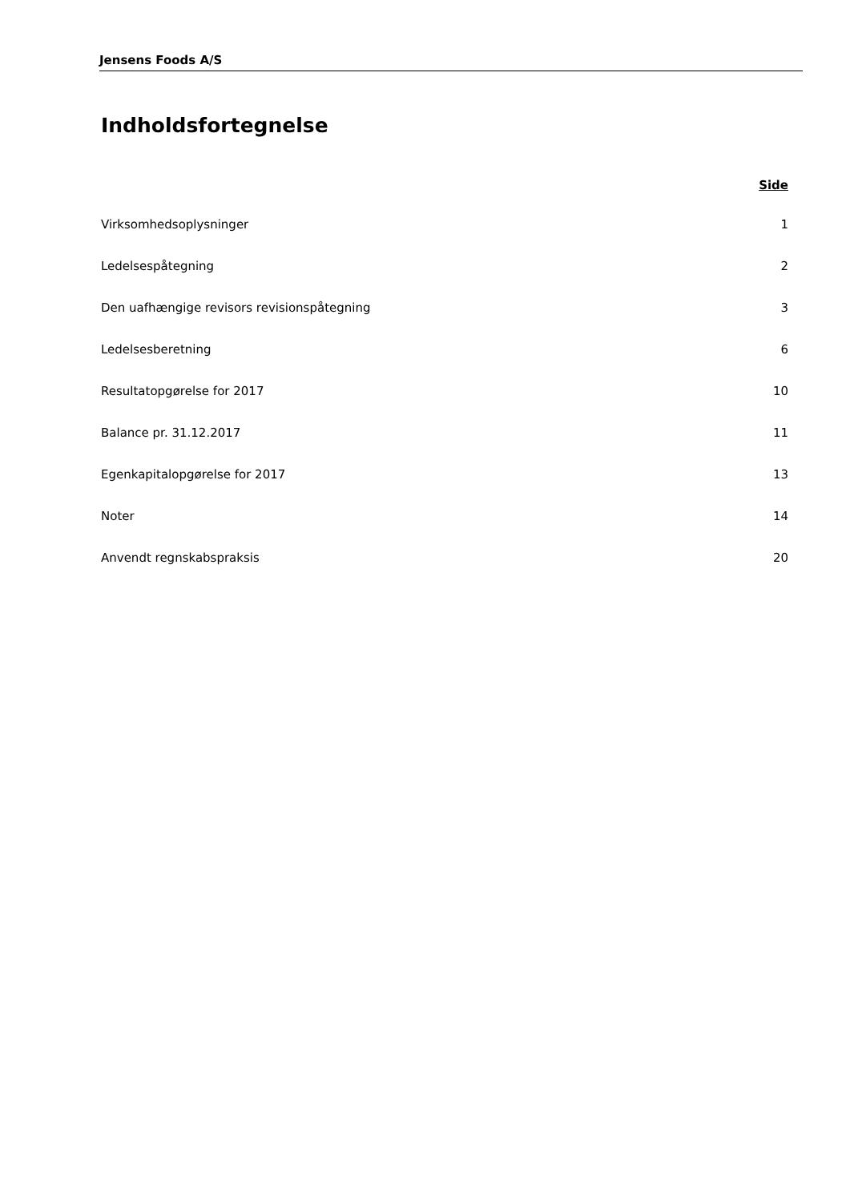Jensens Foods A/S
Indholdsfortegnelse
| | Side |
| --- | --- |
| Virksomhedsoplysninger | 1 |
| Ledelsespåtegning | 2 |
| Den uafhængige revisors revisionspåtegning | 3 |
| Ledelsesberetning | 6 |
| Resultatopgørelse for 2017 | 10 |
| Balance pr. 31.12.2017 | 11 |
| Egenkapitalopgørelse for 2017 | 13 |
| Noter | 14 |
| Anvendt regnskabspraksis | 20 |